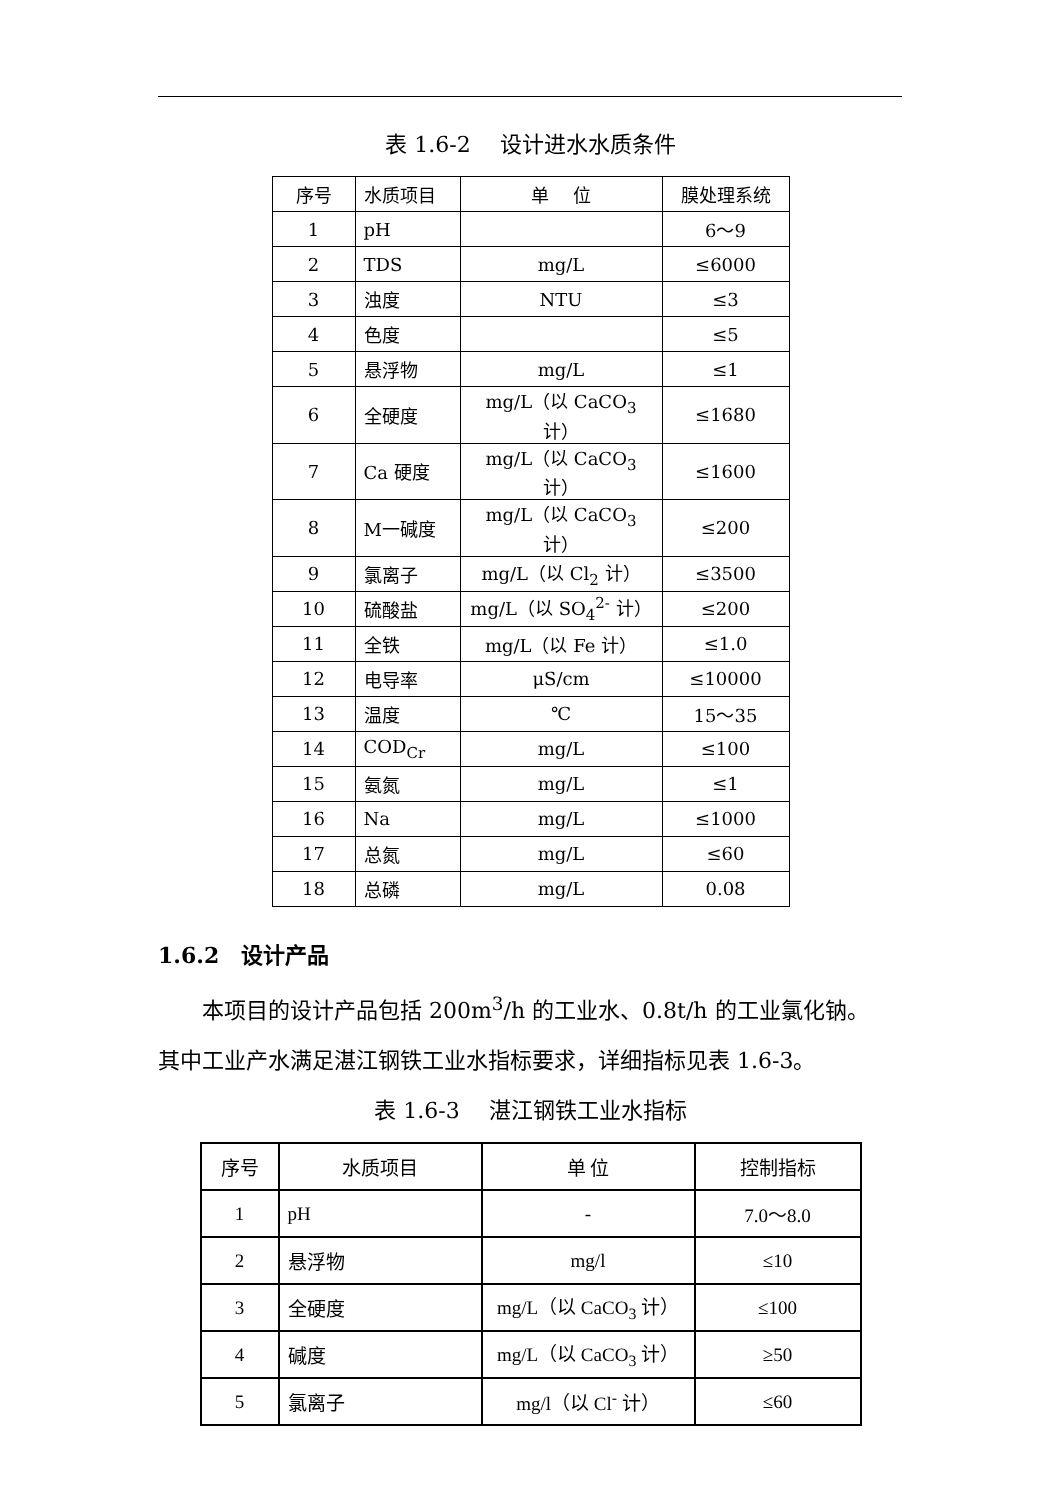表 1.6-2　 设计进水水质条件
| 序号 | 水质项目 | 单 位 | 膜处理系统 |
| 1 | pH | | 6～9 |
| 2 | TDS | mg/L | ≤6000 |
| 3 | 浊度 | NTU | ≤3 |
| 4 | 色度 | | ≤5 |
| 5 | 悬浮物 | mg/L | ≤1 |
| 6 | 全硬度 | mg/L（以 CaCO<sub>3</sub> 计） | ≤1680 |
| 7 | Ca 硬度 | mg/L（以 CaCO<sub>3</sub> 计） | ≤1600 |
| 8 | M一碱度 | mg/L（以 CaCO<sub>3</sub> 计） | ≤200 |
| 9 | 氯离子 | mg/L（以 Cl<sub>2</sub> 计） | ≤3500 |
| 10 | 硫酸盐 | mg/L（以 SO<sub>4</sub><sup>2-</sup> 计） | ≤200 |
| 11 | 全铁 | mg/L（以 Fe 计） | ≤1.0 |
| 12 | 电导率 | μS/cm | ≤10000 |
| 13 | 温度 | ℃ | 15～35 |
| 14 | COD<sub>Cr</sub> | mg/L | ≤100 |
| 15 | 氨氮 | mg/L | ≤1 |
| 16 | Na | mg/L | ≤1000 |
| 17 | 总氮 | mg/L | ≤60 |
| 18 | 总磷 | mg/L | 0.08 |
1.6.2　设计产品
本项目的设计产品包括 200m<sup>3</sup>/h 的工业水、0.8t/h 的工业氯化钠。
其中工业产水满足湛江钢铁工业水指标要求，详细指标见表 1.6-3。
表 1.6-3　 湛江钢铁工业水指标
| 序号 | 水质项目 | 单 位 | 控制指标 |
| 1 | pH | - | 7.0～8.0 |
| 2 | 悬浮物 | mg/l | ≤10 |
| 3 | 全硬度 | mg/L（以 CaCO<sub>3</sub> 计） | ≤100 |
| 4 | 碱度 | mg/L（以 CaCO<sub>3</sub> 计） | ≥50 |
| 5 | 氯离子 | mg/l（以 Cl<sup>-</sup> 计） | ≤60 |